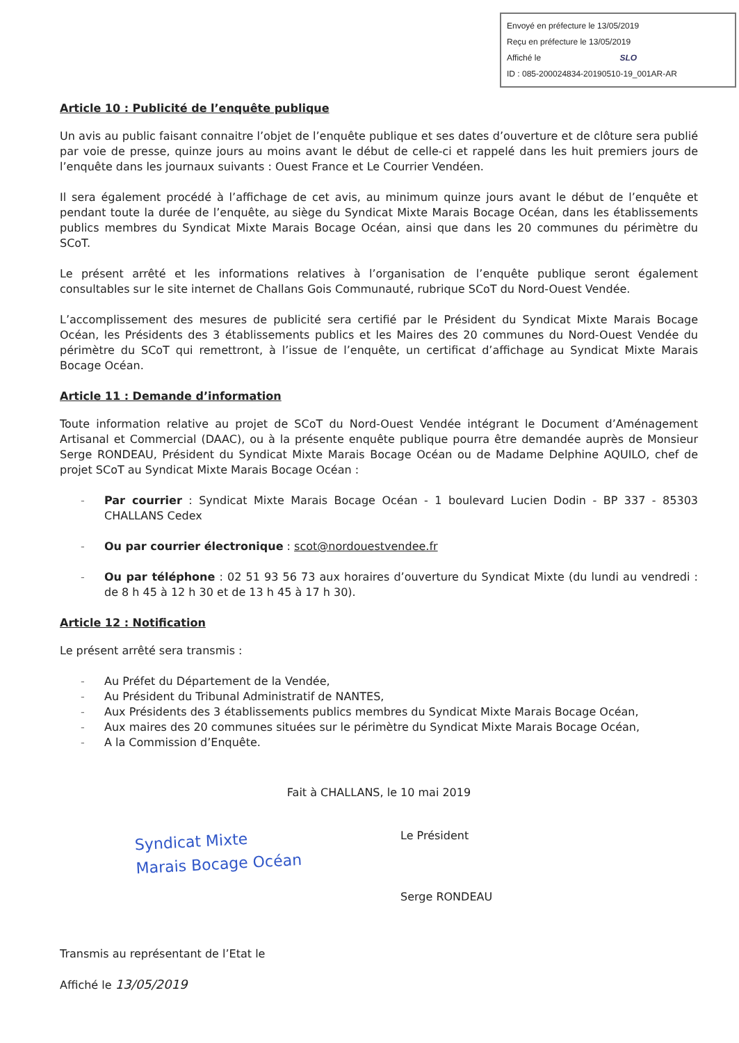Envoyé en préfecture le 13/05/2019
Reçu en préfecture le 13/05/2019
Affiché le SLO
ID : 085-200024834-20190510-19_001AR-AR
Article 10 : Publicité de l’enquête publique
Un avis au public faisant connaitre l’objet de l’enquête publique et ses dates d’ouverture et de clôture sera publié par voie de presse, quinze jours au moins avant le début de celle-ci et rappelé dans les huit premiers jours de l’enquête dans les journaux suivants : Ouest France et Le Courrier Vendéen.
Il sera également procédé à l’affichage de cet avis, au minimum quinze jours avant le début de l’enquête et pendant toute la durée de l’enquête, au siège du Syndicat Mixte Marais Bocage Océan, dans les établissements publics membres du Syndicat Mixte Marais Bocage Océan, ainsi que dans les 20 communes du périmètre du SCoT.
Le présent arrêté et les informations relatives à l’organisation de l’enquête publique seront également consultables sur le site internet de Challans Gois Communauté, rubrique SCoT du Nord-Ouest Vendée.
L’accomplissement des mesures de publicité sera certifié par le Président du Syndicat Mixte Marais Bocage Océan, les Présidents des 3 établissements publics et les Maires des 20 communes du Nord-Ouest Vendée du périmètre du SCoT qui remettront, à l’issue de l’enquête, un certificat d’affichage au Syndicat Mixte Marais Bocage Océan.
Article 11 : Demande d’information
Toute information relative au projet de SCoT du Nord-Ouest Vendée intégrant le Document d’Aménagement Artisanal et Commercial (DAAC), ou à la présente enquête publique pourra être demandée auprès de Monsieur Serge RONDEAU, Président du Syndicat Mixte Marais Bocage Océan ou de Madame Delphine AQUILO, chef de projet SCoT au Syndicat Mixte Marais Bocage Océan :
- Par courrier : Syndicat Mixte Marais Bocage Océan - 1 boulevard Lucien Dodin - BP 337 - 85303 CHALLANS Cedex
- Ou par courrier électronique : scot@nordouestvendee.fr
- Ou par téléphone : 02 51 93 56 73 aux horaires d’ouverture du Syndicat Mixte (du lundi au vendredi : de 8 h 45 à 12 h 30 et de 13 h 45 à 17 h 30).
Article 12 : Notification
Le présent arrêté sera transmis :
- Au Préfet du Département de la Vendée,
- Au Président du Tribunal Administratif de NANTES,
- Aux Présidents des 3 établissements publics membres du Syndicat Mixte Marais Bocage Océan,
- Aux maires des 20 communes situées sur le périmètre du Syndicat Mixte Marais Bocage Océan,
- A la Commission d’Enquête.
Fait à CHALLANS, le 10 mai 2019
Syndicat Mixte
Marais Bocage Océan
Le Président
Serge RONDEAU
Transmis au représentant de l’Etat le
Affiché le 13/05/2019